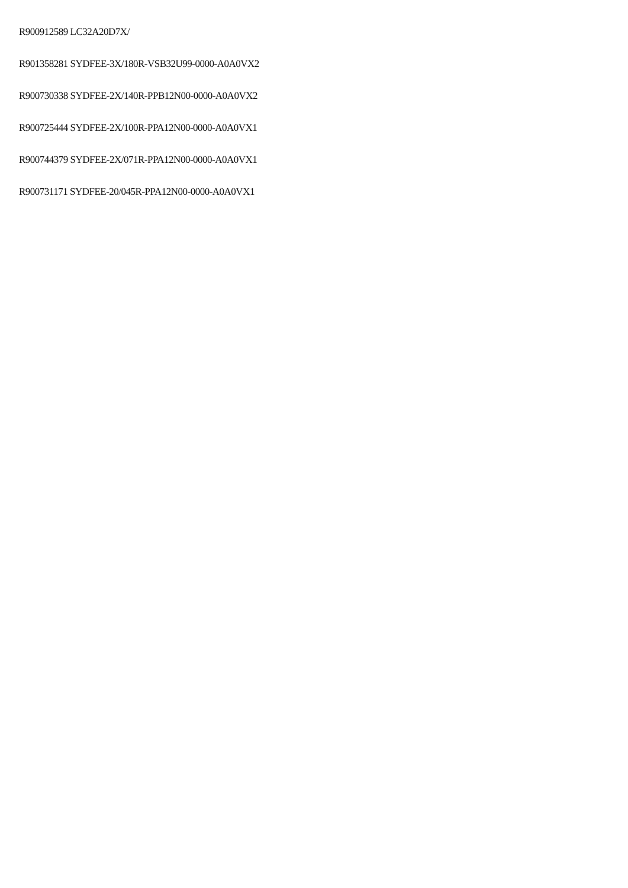R900912589 LC32A20D7X/
R901358281 SYDFEE-3X/180R-VSB32U99-0000-A0A0VX2
R900730338 SYDFEE-2X/140R-PPB12N00-0000-A0A0VX2
R900725444 SYDFEE-2X/100R-PPA12N00-0000-A0A0VX1
R900744379 SYDFEE-2X/071R-PPA12N00-0000-A0A0VX1
R900731171 SYDFEE-20/045R-PPA12N00-0000-A0A0VX1